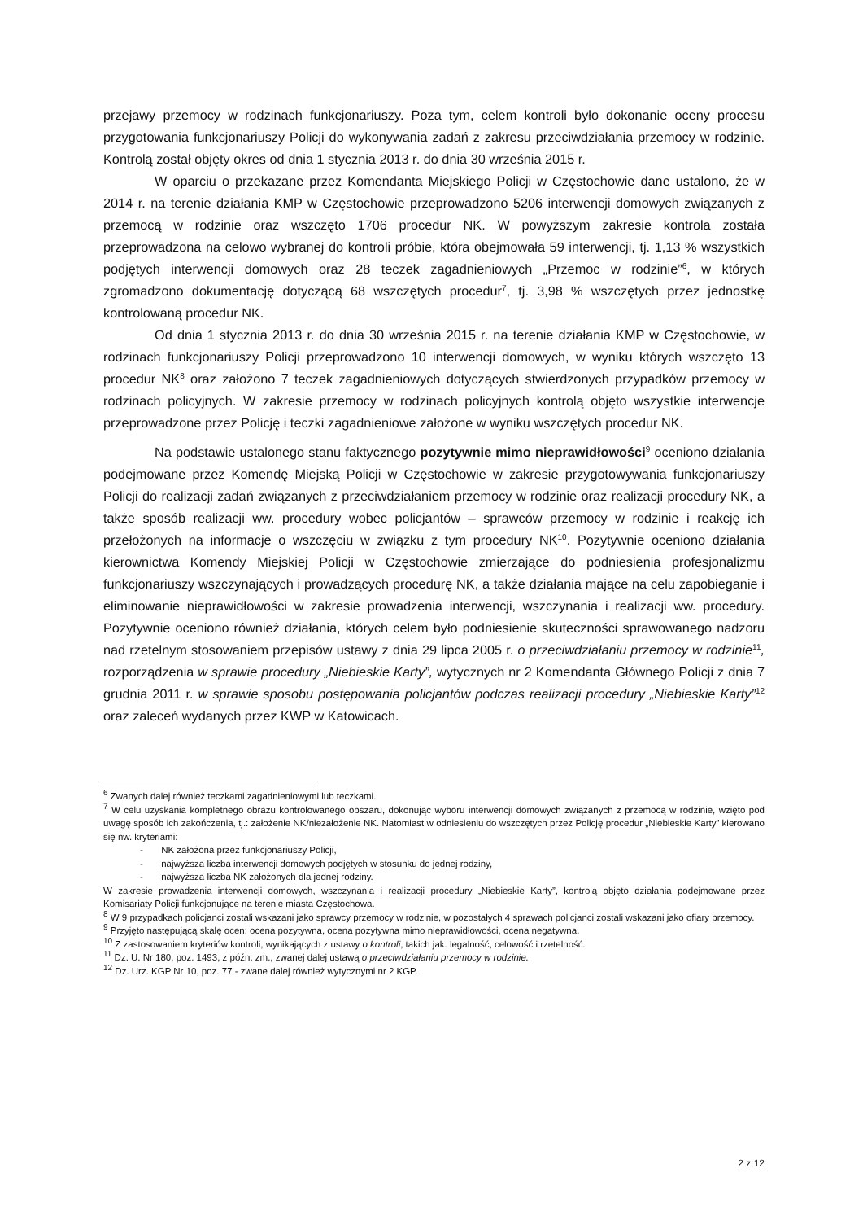przejawy przemocy w rodzinach funkcjonariuszy. Poza tym, celem kontroli było dokonanie oceny procesu przygotowania funkcjonariuszy Policji do wykonywania zadań z zakresu przeciwdziałania przemocy w rodzinie. Kontrolą został objęty okres od dnia 1 stycznia 2013 r. do dnia 30 września 2015 r.
W oparciu o przekazane przez Komendanta Miejskiego Policji w Częstochowie dane ustalono, że w 2014 r. na terenie działania KMP w Częstochowie przeprowadzono 5206 interwencji domowych związanych z przemocą w rodzinie oraz wszczęto 1706 procedur NK. W powyższym zakresie kontrola została przeprowadzona na celowo wybranej do kontroli próbie, która obejmowała 59 interwencji, tj. 1,13 % wszystkich podjętych interwencji domowych oraz 28 teczek zagadnieniowych „Przemoc w rodzinie”<sup>6</sup>, w których zgromadzono dokumentację dotyczącą 68 wszczętych procedur<sup>7</sup>, tj. 3,98 % wszczętych przez jednostkę kontrolowaną procedur NK.
Od dnia 1 stycznia 2013 r. do dnia 30 września 2015 r. na terenie działania KMP w Częstochowie, w rodzinach funkcjonariuszy Policji przeprowadzono 10 interwencji domowych, w wyniku których wszczęto 13 procedur NK<sup>8</sup> oraz założono 7 teczek zagadnieniowych dotyczących stwierdzonych przypadków przemocy w rodzinach policyjnych. W zakresie przemocy w rodzinach policyjnych kontrolą objęto wszystkie interwencje przeprowadzone przez Policję i teczki zagadnieniowe założone w wyniku wszczętych procedur NK.
Na podstawie ustalonego stanu faktycznego pozytywnie mimo nieprawidłowości<sup>9</sup> oceniono działania podejmowane przez Komendę Miejską Policji w Częstochowie w zakresie przygotowywania funkcjonariuszy Policji do realizacji zadań związanych z przeciwdziałaniem przemocy w rodzinie oraz realizacji procedury NK, a także sposób realizacji ww. procedury wobec policjantów – sprawców przemocy w rodzinie i reakcję ich przełożonych na informacje o wszczęciu w związku z tym procedury NK<sup>10</sup>. Pozytywnie oceniono działania kierownictwa Komendy Miejskiej Policji w Częstochowie zmierzające do podniesienia profesjonalizmu funkcjonariuszy wszczynających i prowadzących procedurę NK, a także działania mające na celu zapobieganie i eliminowanie nieprawidłowości w zakresie prowadzenia interwencji, wszczynania i realizacji ww. procedury. Pozytywnie oceniono również działania, których celem było podniesienie skuteczności sprawowanego nadzoru nad rzetelnym stosowaniem przepisów ustawy z dnia 29 lipca 2005 r. o przeciwdziałaniu przemocy w rodzinie<sup>11</sup>, rozporządzenia w sprawie procedury „Niebieskie Karty”, wytycznych nr 2 Komendanta Głównego Policji z dnia 7 grudnia 2011 r. w sprawie sposobu postępowania policjantów podczas realizacji procedury „Niebieskie Karty”<sup>12</sup> oraz zaleceń wydanych przez KWP w Katowicach.
<sup>6</sup> Zwanych dalej również teczkami zagadnieniowymi lub teczkami.
<sup>7</sup> W celu uzyskania kompletnego obrazu kontrolowanego obszaru, dokonując wyboru interwencji domowych związanych z przemocą w rodzinie, wzięto pod uwagę sposób ich zakończenia, tj.: założenie NK/niezałożenie NK. Natomiast w odniesieniu do wszczętych przez Policję procedur „Niebieskie Karty” kierowano się nw. kryteriami:
- NK założona przez funkcjonariuszy Policji,
- najwyższa liczba interwencji domowych podjętych w stosunku do jednej rodziny,
- najwyższa liczba NK założonych dla jednej rodziny.
W zakresie prowadzenia interwencji domowych, wszczynania i realizacji procedury „Niebieskie Karty”, kontrolą objęto działania podejmowane przez Komisariaty Policji funkcjonujące na terenie miasta Częstochowa.
<sup>8</sup> W 9 przypadkach policjanci zostali wskazani jako sprawcy przemocy w rodzinie, w pozostałych 4 sprawach policjanci zostali wskazani jako ofiary przemocy.
<sup>9</sup> Przyjęto następującą skalę ocen: ocena pozytywna, ocena pozytywna mimo nieprawidłowości, ocena negatywna.
<sup>10</sup> Z zastosowaniem kryteriów kontroli, wynikających z ustawy o kontroli, takich jak: legalność, celowość i rzetelność.
<sup>11</sup> Dz. U. Nr 180, poz. 1493, z późn. zm., zwanej dalej ustawą o przeciwdziałaniu przemocy w rodzinie.
<sup>12</sup> Dz. Urz. KGP Nr 10, poz. 77 - zwane dalej również wytycznymi nr 2 KGP.
2 z 12